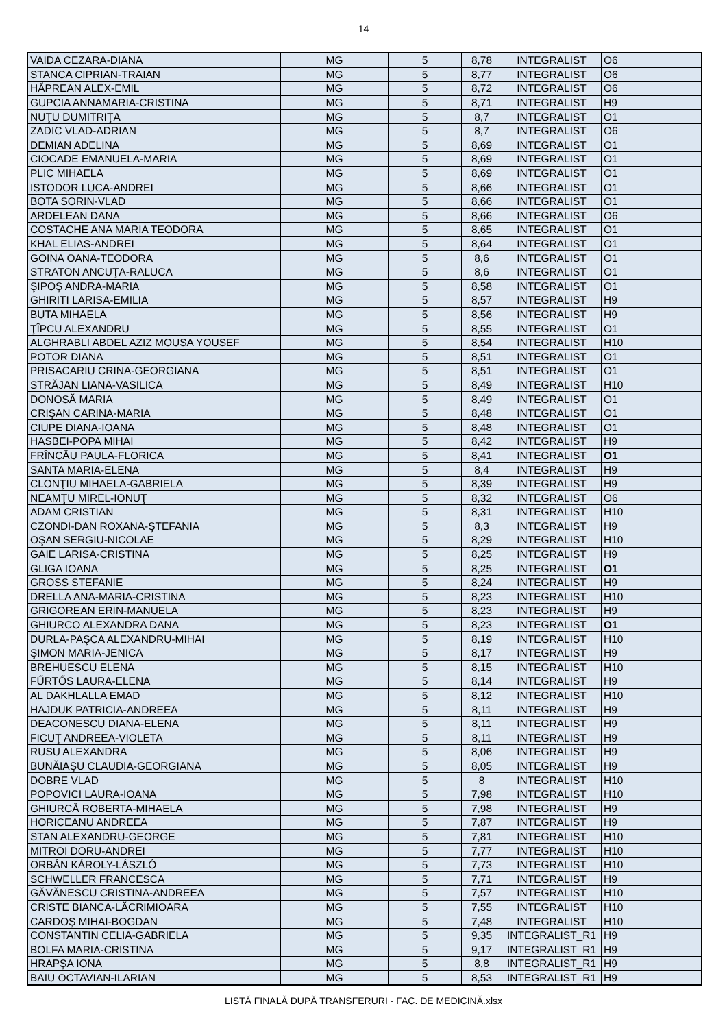14
| VAIDA CEZARA-DIANA | MG | 5 | 8,78 | INTEGRALIST | O6 |
| STANCA CIPRIAN-TRAIAN | MG | 5 | 8,77 | INTEGRALIST | O6 |
| HĂPREAN ALEX-EMIL | MG | 5 | 8,72 | INTEGRALIST | O6 |
| GUPCIA ANNAMARIA-CRISTINA | MG | 5 | 8,71 | INTEGRALIST | H9 |
| NUŢU DUMITRIŢA | MG | 5 | 8,7 | INTEGRALIST | O1 |
| ZADIC VLAD-ADRIAN | MG | 5 | 8,7 | INTEGRALIST | O6 |
| DEMIAN ADELINA | MG | 5 | 8,69 | INTEGRALIST | O1 |
| CIOCADE EMANUELA-MARIA | MG | 5 | 8,69 | INTEGRALIST | O1 |
| PLIC MIHAELA | MG | 5 | 8,69 | INTEGRALIST | O1 |
| ISTODOR LUCA-ANDREI | MG | 5 | 8,66 | INTEGRALIST | O1 |
| BOTA SORIN-VLAD | MG | 5 | 8,66 | INTEGRALIST | O1 |
| ARDELEAN DANA | MG | 5 | 8,66 | INTEGRALIST | O6 |
| COSTACHE ANA MARIA TEODORA | MG | 5 | 8,65 | INTEGRALIST | O1 |
| KHAL ELIAS-ANDREI | MG | 5 | 8,64 | INTEGRALIST | O1 |
| GOINA OANA-TEODORA | MG | 5 | 8,6 | INTEGRALIST | O1 |
| STRATON ANCUŢA-RALUCA | MG | 5 | 8,6 | INTEGRALIST | O1 |
| ŞIPOŞ ANDRA-MARIA | MG | 5 | 8,58 | INTEGRALIST | O1 |
| GHIRITI LARISA-EMILIA | MG | 5 | 8,57 | INTEGRALIST | H9 |
| BUTA MIHAELA | MG | 5 | 8,56 | INTEGRALIST | H9 |
| ŢÎPCU ALEXANDRU | MG | 5 | 8,55 | INTEGRALIST | O1 |
| ALGHRABLI ABDEL AZIZ MOUSA YOUSEF | MG | 5 | 8,54 | INTEGRALIST | H10 |
| POTOR DIANA | MG | 5 | 8,51 | INTEGRALIST | O1 |
| PRISACARIU CRINA-GEORGIANA | MG | 5 | 8,51 | INTEGRALIST | O1 |
| STRĂJAN LIANA-VASILICA | MG | 5 | 8,49 | INTEGRALIST | H10 |
| DONOSĂ MARIA | MG | 5 | 8,49 | INTEGRALIST | O1 |
| CRIŞAN CARINA-MARIA | MG | 5 | 8,48 | INTEGRALIST | O1 |
| CIUPE DIANA-IOANA | MG | 5 | 8,48 | INTEGRALIST | O1 |
| HASBEI-POPA MIHAI | MG | 5 | 8,42 | INTEGRALIST | H9 |
| FRÎNCĂU PAULA-FLORICA | MG | 5 | 8,41 | INTEGRALIST | O1 |
| SANTA MARIA-ELENA | MG | 5 | 8,4 | INTEGRALIST | H9 |
| CLONŢIU MIHAELA-GABRIELA | MG | 5 | 8,39 | INTEGRALIST | H9 |
| NEAMŢU MIREL-IONUŢ | MG | 5 | 8,32 | INTEGRALIST | O6 |
| ADAM CRISTIAN | MG | 5 | 8,31 | INTEGRALIST | H10 |
| CZONDI-DAN ROXANA-ŞTEFANIA | MG | 5 | 8,3 | INTEGRALIST | H9 |
| OŞAN SERGIU-NICOLAE | MG | 5 | 8,29 | INTEGRALIST | H10 |
| GAIE LARISA-CRISTINA | MG | 5 | 8,25 | INTEGRALIST | H9 |
| GLIGA IOANA | MG | 5 | 8,25 | INTEGRALIST | O1 |
| GROSS STEFANIE | MG | 5 | 8,24 | INTEGRALIST | H9 |
| DRELLA ANA-MARIA-CRISTINA | MG | 5 | 8,23 | INTEGRALIST | H10 |
| GRIGOREAN ERIN-MANUELA | MG | 5 | 8,23 | INTEGRALIST | H9 |
| GHIURCO ALEXANDRA DANA | MG | 5 | 8,23 | INTEGRALIST | O1 |
| DURLA-PAŞCA ALEXANDRU-MIHAI | MG | 5 | 8,19 | INTEGRALIST | H10 |
| ŞIMON MARIA-JENICA | MG | 5 | 8,17 | INTEGRALIST | H9 |
| BREHUESCU ELENA | MG | 5 | 8,15 | INTEGRALIST | H10 |
| FŰRTŐS LAURA-ELENA | MG | 5 | 8,14 | INTEGRALIST | H9 |
| AL DAKHLALLA EMAD | MG | 5 | 8,12 | INTEGRALIST | H10 |
| HAJDUK PATRICIA-ANDREEA | MG | 5 | 8,11 | INTEGRALIST | H9 |
| DEACONESCU DIANA-ELENA | MG | 5 | 8,11 | INTEGRALIST | H9 |
| FICUŢ ANDREEA-VIOLETA | MG | 5 | 8,11 | INTEGRALIST | H9 |
| RUSU ALEXANDRA | MG | 5 | 8,06 | INTEGRALIST | H9 |
| BUNĂIAŞU CLAUDIA-GEORGIANA | MG | 5 | 8,05 | INTEGRALIST | H9 |
| DOBRE VLAD | MG | 5 | 8 | INTEGRALIST | H10 |
| POPOVICI LAURA-IOANA | MG | 5 | 7,98 | INTEGRALIST | H10 |
| GHIURCĂ ROBERTA-MIHAELA | MG | 5 | 7,98 | INTEGRALIST | H9 |
| HORICEANU ANDREEA | MG | 5 | 7,87 | INTEGRALIST | H9 |
| STAN ALEXANDRU-GEORGE | MG | 5 | 7,81 | INTEGRALIST | H10 |
| MITROI DORU-ANDREI | MG | 5 | 7,77 | INTEGRALIST | H10 |
| ORBÁN KÁROLY-LÁSZLÓ | MG | 5 | 7,73 | INTEGRALIST | H10 |
| SCHWELLER FRANCESCA | MG | 5 | 7,71 | INTEGRALIST | H9 |
| GĂVĂNESCU CRISTINA-ANDREEA | MG | 5 | 7,57 | INTEGRALIST | H10 |
| CRISTE BIANCA-LĂCRIMIOARA | MG | 5 | 7,55 | INTEGRALIST | H10 |
| CARDOŞ MIHAI-BOGDAN | MG | 5 | 7,48 | INTEGRALIST | H10 |
| CONSTANTIN CELIA-GABRIELA | MG | 5 | 9,35 | INTEGRALIST_R1 | H9 |
| BOLFA MARIA-CRISTINA | MG | 5 | 9,17 | INTEGRALIST_R1 | H9 |
| HRAPŞA IONA | MG | 5 | 8,8 | INTEGRALIST_R1 | H9 |
| BAIU OCTAVIAN-ILARIAN | MG | 5 | 8,53 | INTEGRALIST_R1 | H9 |
LISTĂ FINALĂ DUPĂ TRANSFERURI - FAC. DE MEDICINĂ.xlsx